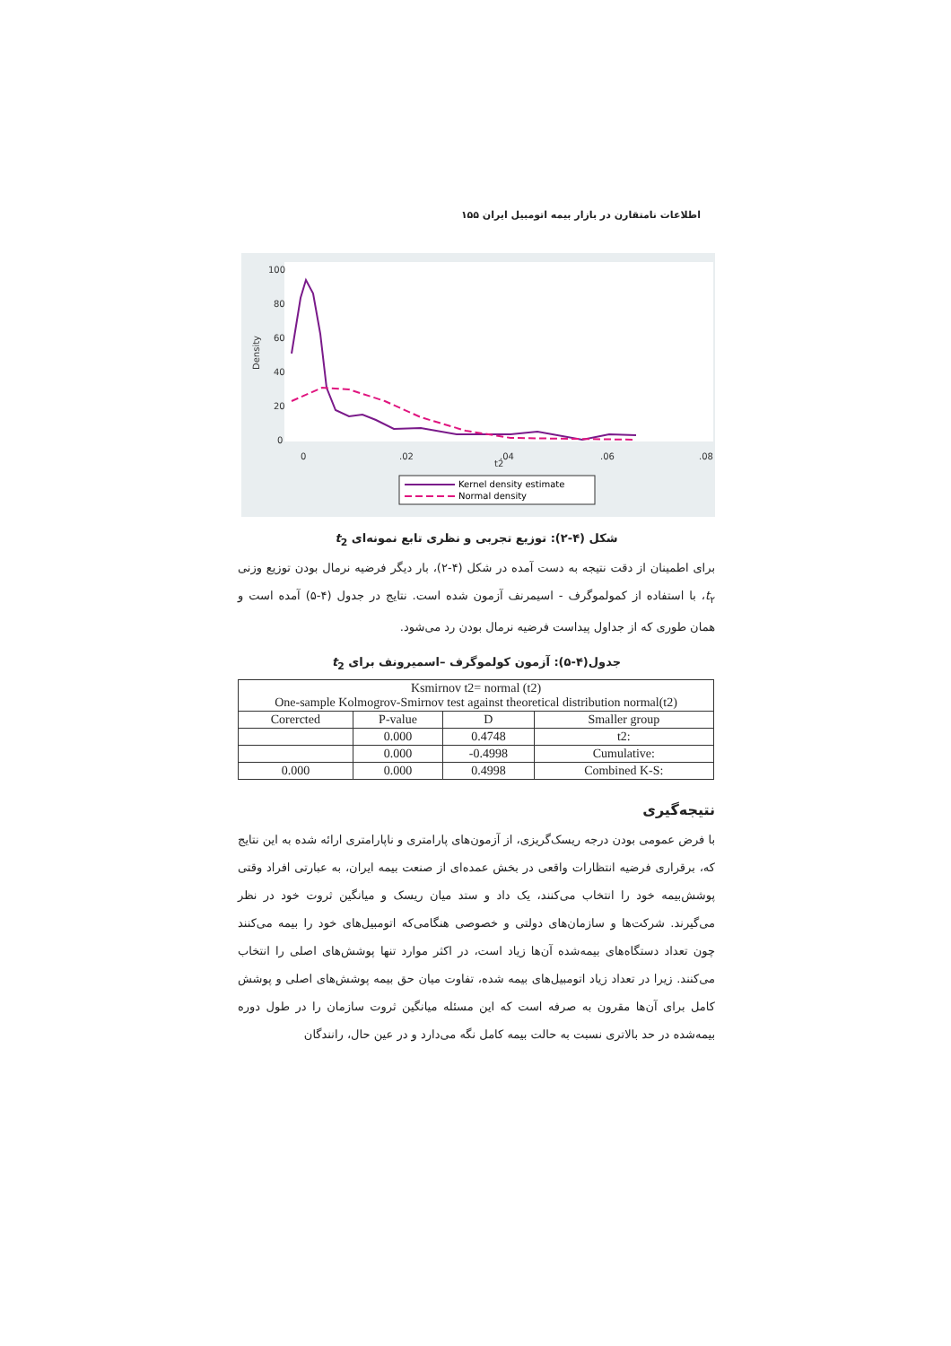اطلاعات نامتقارن در بازار بیمه اتومبیل ایران ۱۵۵
Density
0
20
40
60
80
100
0
.02
.04
.06
.08
t2
Kernel density estimate
Normal density
شکل (۴-۲): توزیع تجربی و نظری تابع نمونه‌ای t<sub>2</sub>
برای اطمینان از دقت نتیجه به دست آمده در شکل (۴-۲)، بار دیگر فرضیه نرمال بودن توزیع وزنی t<sub>۲</sub>، با استفاده از کمولموگرف - اسیمرنف آزمون شده است. نتایج در جدول (۴-۵) آمده است و همان طوری که از جداول پیداست فرضیه نرمال بودن رد می‌شود.
جدول(۴-۵): آزمون کولموگرف –اسمیرونف برای t<sub>2</sub>
| Ksmirnov t2= normal (t2) One-sample Kolmogrov-Smirnov test against theoretical distribution normal(t2) | | | |
| Corercted | P-value | D | Smaller group |
| | 0.000 | 0.4748 | t2: |
| | 0.000 | -0.4998 | Cumulative: |
| 0.000 | 0.000 | 0.4998 | Combined K-S: |
نتیجه‌گیری
با فرض عمومی بودن درجه ریسک‌گریزی، از آزمون‌های پارامتری و ناپارامتری ارائه شده به این نتایج که، برقراری فرضیه انتظارات واقعی در بخش عمده‌ای از صنعت بیمه ایران، به عبارتی افراد وقتی پوشش‌بیمه خود را انتخاب می‌کنند، یک داد و ستد میان ریسک و میانگین ثروت خود در نظر می‌گیرند. شرکت‌ها و سازمان‌های دولتی و خصوصی هنگامی‌که اتومبیل‌های خود را بیمه می‌کنند چون تعداد دستگاه‌های بیمه‌شده آن‌ها زیاد است، در اکثر موارد تنها پوشش‌های اصلی را انتخاب می‌کنند. زیرا در تعداد زیاد اتومبیل‌های بیمه شده، تفاوت میان حق بیمه پوشش‌های اصلی و پوشش کامل برای آن‌ها مقرون به صرفه است که این مسئله میانگین ثروت سازمان را در طول دوره بیمه‌شده در حد بالاتری نسبت به حالت بیمه کامل نگه می‌دارد و در عین حال، رانندگان